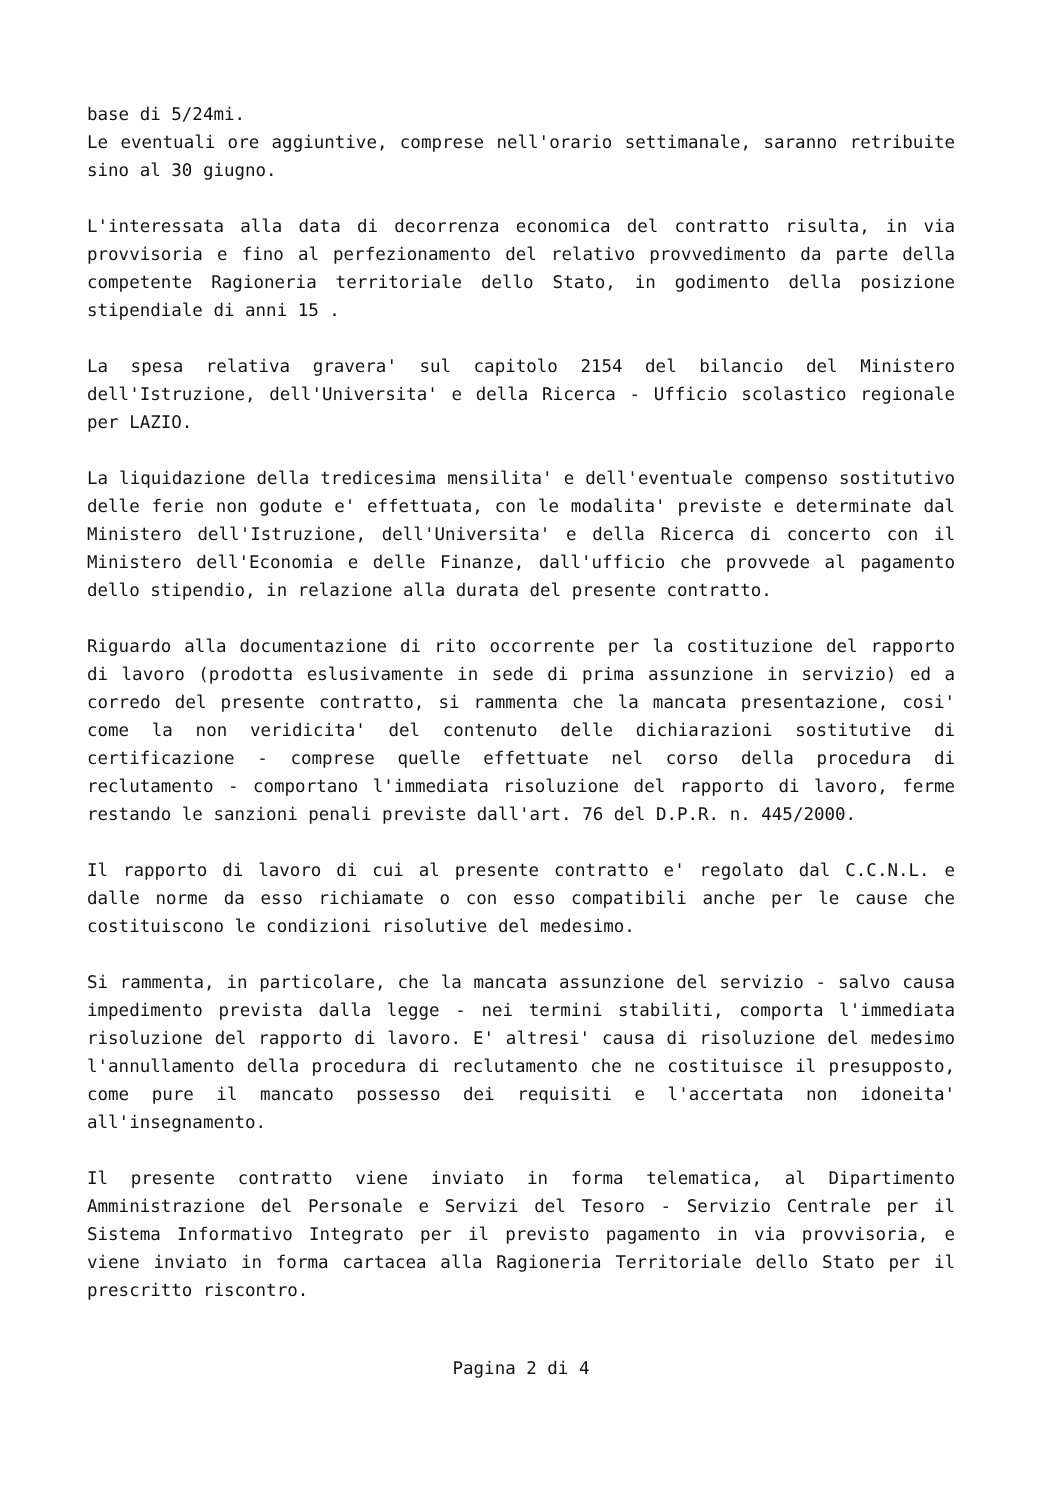base di 5/24mi.
Le eventuali ore aggiuntive, comprese nell'orario settimanale, saranno retribuite sino al 30 giugno.
L'interessata alla data di decorrenza economica del contratto risulta, in via provvisoria e fino al perfezionamento del relativo provvedimento da parte della competente Ragioneria territoriale dello Stato, in godimento della posizione stipendiale di anni 15 .
La spesa relativa gravera' sul capitolo 2154 del bilancio del Ministero dell'Istruzione, dell'Universita' e della Ricerca - Ufficio scolastico regionale per LAZIO.
La liquidazione della tredicesima mensilita' e dell'eventuale compenso sostitutivo delle ferie non godute e' effettuata, con le modalita' previste e determinate dal Ministero dell'Istruzione, dell'Universita' e della Ricerca di concerto con il Ministero dell'Economia e delle Finanze, dall'ufficio che provvede al pagamento dello stipendio, in relazione alla durata del presente contratto.
Riguardo alla documentazione di rito occorrente per la costituzione del rapporto di lavoro (prodotta eslusivamente in sede di prima assunzione in servizio) ed a corredo del presente contratto, si rammenta che la mancata presentazione, cosi' come la non veridicita' del contenuto delle dichiarazioni sostitutive di certificazione - comprese quelle effettuate nel corso della procedura di reclutamento - comportano l'immediata risoluzione del rapporto di lavoro, ferme restando le sanzioni penali previste dall'art. 76 del D.P.R. n. 445/2000.
Il rapporto di lavoro di cui al presente contratto e' regolato dal C.C.N.L. e dalle norme da esso richiamate o con esso compatibili anche per le cause che costituiscono le condizioni risolutive del medesimo.
Si rammenta, in particolare, che la mancata assunzione del servizio - salvo causa impedimento prevista dalla legge - nei termini stabiliti, comporta l'immediata risoluzione del rapporto di lavoro. E' altresi' causa di risoluzione del medesimo l'annullamento della procedura di reclutamento che ne costituisce il presupposto, come pure il mancato possesso dei requisiti e l'accertata non idoneita' all'insegnamento.
Il presente contratto viene inviato in forma telematica, al Dipartimento Amministrazione del Personale e Servizi del Tesoro - Servizio Centrale per il Sistema Informativo Integrato per il previsto pagamento in via provvisoria, e viene inviato in forma cartacea alla Ragioneria Territoriale dello Stato per il prescritto riscontro.
Pagina 2 di 4